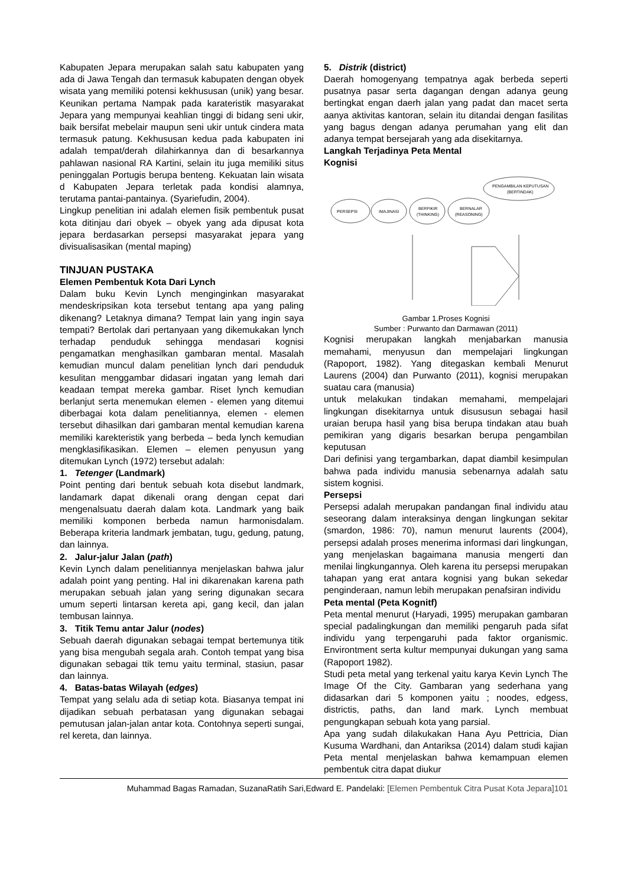Kabupaten Jepara merupakan salah satu kabupaten yang ada di Jawa Tengah dan termasuk kabupaten dengan obyek wisata yang memiliki potensi kekhususan (unik) yang besar. Keunikan pertama Nampak pada karateristik masyarakat Jepara yang mempunyai keahlian tinggi di bidang seni ukir, baik bersifat mebelair maupun seni ukir untuk cindera mata termasuk patung. Kekhususan kedua pada kabupaten ini adalah tempat/derah dilahirkannya dan di besarkannya pahlawan nasional RA Kartini, selain itu juga memiliki situs peninggalan Portugis berupa benteng. Kekuatan lain wisata d Kabupaten Jepara terletak pada kondisi alamnya, terutama pantai-pantainya. (Syariefudin, 2004).
Lingkup penelitian ini adalah elemen fisik pembentuk pusat kota ditinjau dari obyek – obyek yang ada dipusat kota jepara berdasarkan persepsi masyarakat jepara yang divisualisasikan (mental maping)
TINJUAN PUSTAKA
Elemen Pembentuk Kota Dari Lynch
Dalam buku Kevin Lynch menginginkan masyarakat mendeskripsikan kota tersebut tentang apa yang paling dikenang? Letaknya dimana? Tempat lain yang ingin saya tempati? Bertolak dari pertanyaan yang dikemukakan lynch terhadap penduduk sehingga mendasari kognisi pengamatkan menghasilkan gambaran mental. Masalah kemudian muncul dalam penelitian lynch dari penduduk kesulitan menggambar didasari ingatan yang lemah dari keadaan tempat mereka gambar. Riset lynch kemudian berlanjut serta menemukan elemen - elemen yang ditemui diberbagai kota dalam penelitiannya, elemen - elemen tersebut dihasilkan dari gambaran mental kemudian karena memiliki karekteristik yang berbeda – beda lynch kemudian mengklasifikasikan. Elemen – elemen penyusun yang ditemukan Lynch (1972) tersebut adalah:
1. Tetenger (Landmark)
Point penting dari bentuk sebuah kota disebut landmark, landamark dapat dikenali orang dengan cepat dari mengenalsuatu daerah dalam kota. Landmark yang baik memiliki komponen berbeda namun harmonisdalam. Beberapa kriteria landmark jembatan, tugu, gedung, patung, dan lainnya.
2. Jalur-jalur Jalan (path)
Kevin Lynch dalam penelitiannya menjelaskan bahwa jalur adalah point yang penting. Hal ini dikarenakan karena path merupakan sebuah jalan yang sering digunakan secara umum seperti lintarsan kereta api, gang kecil, dan jalan tembusan lainnya.
3. Titik Temu antar Jalur (nodes)
Sebuah daerah digunakan sebagai tempat bertemunya titik yang bisa mengubah segala arah. Contoh tempat yang bisa digunakan sebagai ttik temu yaitu terminal, stasiun, pasar dan lainnya.
4. Batas-batas Wilayah (edges)
Tempat yang selalu ada di setiap kota. Biasanya tempat ini dijadikan sebuah perbatasan yang digunakan sebagai pemutusan jalan-jalan antar kota. Contohnya seperti sungai, rel kereta, dan lainnya.
5. Distrik (district)
Daerah homogenyang tempatnya agak berbeda seperti pusatnya pasar serta dagangan dengan adanya geung bertingkat engan daerh jalan yang padat dan macet serta aanya aktivitas kantoran, selain itu ditandai dengan fasilitas yang bagus dengan adanya perumahan yang elit dan adanya tempat bersejarah yang ada disekitarnya.
Langkah Terjadinya Peta Mental
Kognisi
PERSEPSI
IMAJINASI
BERFIKIR
(THINKING)
BERNALAR
(REASONING)
PENGAMBILAN KEPUTUSAN
(BERTINDAK)
Gambar 1.Proses Kognisi
Sumber : Purwanto dan Darmawan (2011)
Kognisi merupakan langkah menjabarkan manusia memahami, menyusun dan mempelajari lingkungan (Rapoport, 1982). Yang ditegaskan kembali Menurut Laurens (2004) dan Purwanto (2011), kognisi merupakan suatau cara (manusia)
untuk melakukan tindakan memahami, mempelajari lingkungan disekitarnya untuk disususun sebagai hasil uraian berupa hasil yang bisa berupa tindakan atau buah pemikiran yang digaris besarkan berupa pengambilan keputusan
Dari definisi yang tergambarkan, dapat diambil kesimpulan bahwa pada individu manusia sebenarnya adalah satu sistem kognisi.
Persepsi
Persepsi adalah merupakan pandangan final individu atau seseorang dalam interaksinya dengan lingkungan sekitar (smardon, 1986: 70), namun menurut laurents (2004), persepsi adalah proses menerima informasi dari lingkungan, yang menjelaskan bagaimana manusia mengerti dan menilai lingkungannya. Oleh karena itu persepsi merupakan tahapan yang erat antara kognisi yang bukan sekedar penginderaan, namun lebih merupakan penafsiran individu
Peta mental (Peta Kognitf)
Peta mental menurut (Haryadi, 1995) merupakan gambaran special padalingkungan dan memiliki pengaruh pada sifat individu yang terpengaruhi pada faktor organismic. Environtment serta kultur mempunyai dukungan yang sama (Rapoport 1982).
Studi peta metal yang terkenal yaitu karya Kevin Lynch The Image Of the City. Gambaran yang sederhana yang didasarkan dari 5 komponen yaitu ; noodes, edgess, districtis, paths, dan land mark. Lynch membuat pengungkapan sebuah kota yang parsial.
Apa yang sudah dilakukakan Hana Ayu Pettricia, Dian Kusuma Wardhani, dan Antariksa (2014) dalam studi kajian Peta mental menjelaskan bahwa kemampuan elemen pembentuk citra dapat diukur
Muhammad Bagas Ramadan, SuzanaRatih Sari,Edward E. Pandelaki: [Elemen Pembentuk Citra Pusat Kota Jepara]101